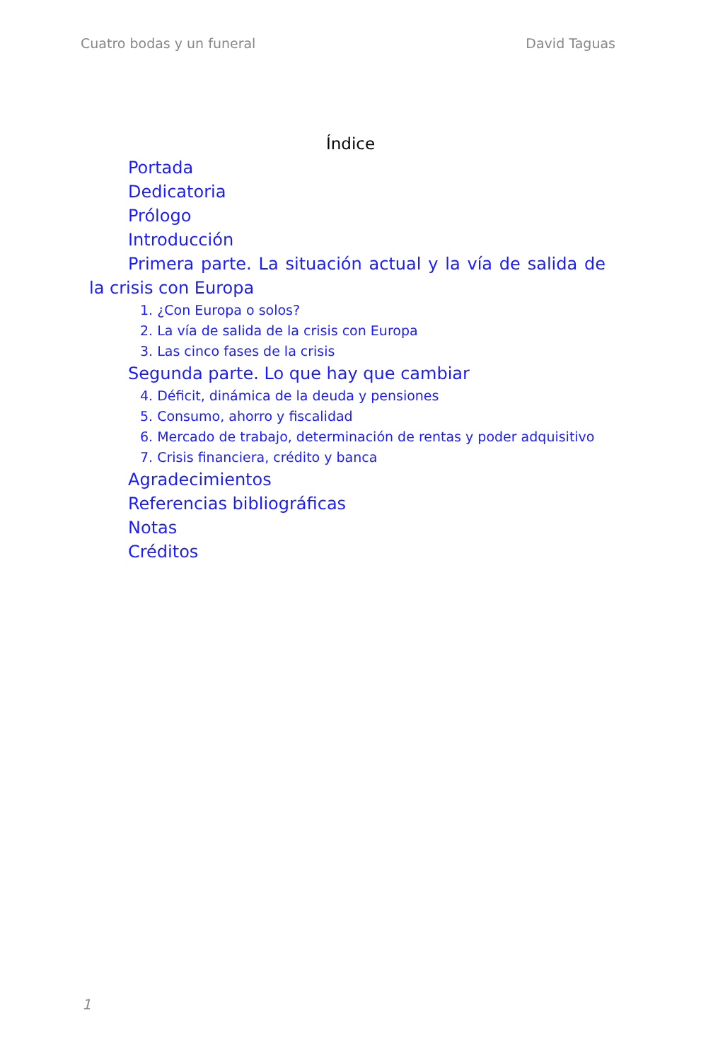Cuatro bodas y un funeral David Taguas
Índice
Portada
Dedicatoria
Prólogo
Introducción
Primera parte. La situación actual y la vía de salida de la crisis con Europa
1. ¿Con Europa o solos?
2. La vía de salida de la crisis con Europa
3. Las cinco fases de la crisis
Segunda parte. Lo que hay que cambiar
4. Déficit, dinámica de la deuda y pensiones
5. Consumo, ahorro y fiscalidad
6. Mercado de trabajo, determinación de rentas y poder adquisitivo
7. Crisis financiera, crédito y banca
Agradecimientos
Referencias bibliográficas
Notas
Créditos
1